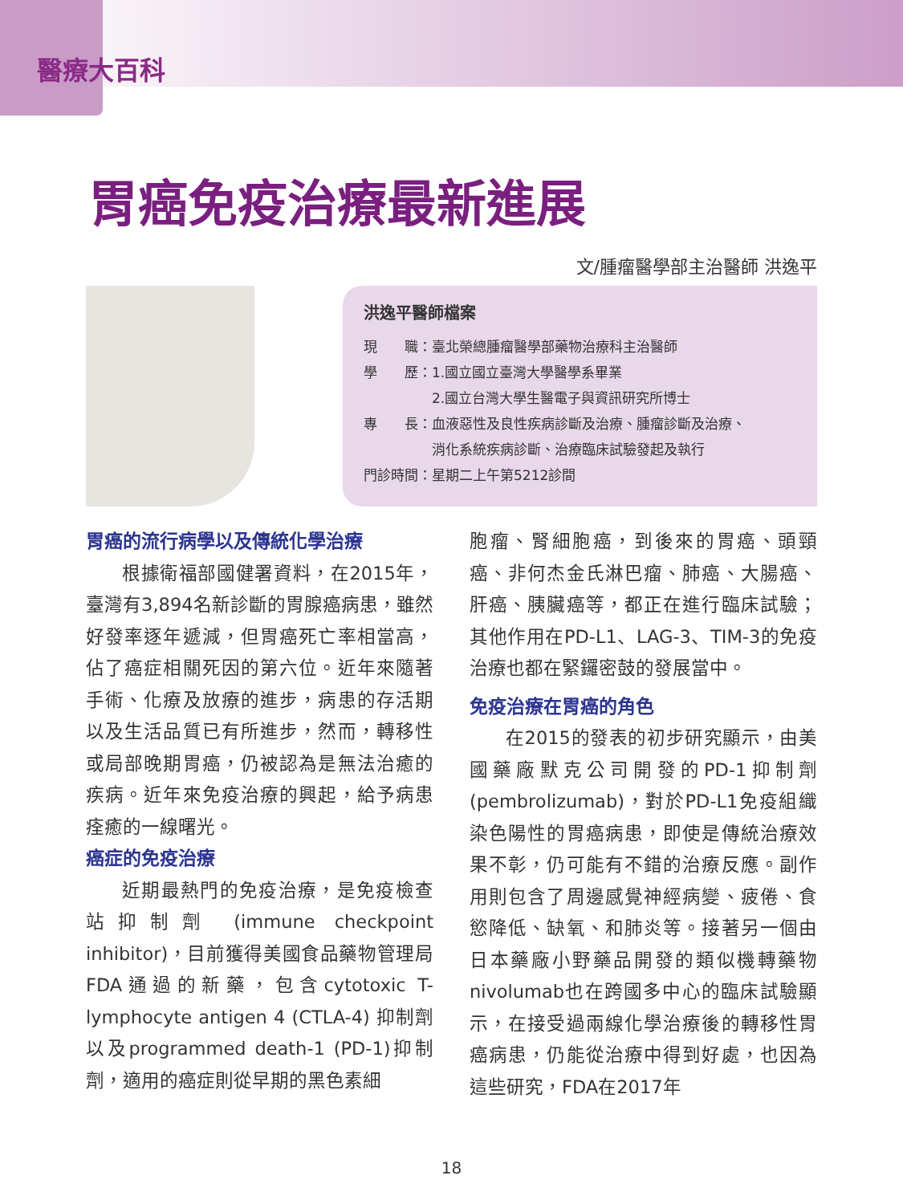醫療大百科
胃癌免疫治療最新進展
文/腫瘤醫學部主治醫師 洪逸平
洪逸平醫師檔案
現　　職：臺北榮總腫瘤醫學部藥物治療科主治醫師
學　　歷：1.國立國立臺灣大學醫學系畢業
　　　　　2.國立台灣大學生醫電子與資訊研究所博士
專　　長：血液惡性及良性疾病診斷及治療、腫瘤診斷及治療、
　　　　　消化系統疾病診斷、治療臨床試驗發起及執行
門診時間：星期二上午第5212診間
胃癌的流行病學以及傳統化學治療
根據衛福部國健署資料，在2015年，臺灣有3,894名新診斷的胃腺癌病患，雖然好發率逐年遞減，但胃癌死亡率相當高，佔了癌症相關死因的第六位。近年來隨著手術、化療及放療的進步，病患的存活期以及生活品質已有所進步，然而，轉移性或局部晚期胃癌，仍被認為是無法治癒的疾病。近年來免疫治療的興起，給予病患痊癒的一線曙光。
癌症的免疫治療
近期最熱門的免疫治療，是免疫檢查站抑制劑 (immune checkpoint inhibitor)，目前獲得美國食品藥物管理局FDA通過的新藥，包含cytotoxic T-lymphocyte antigen 4 (CTLA-4) 抑制劑以及programmed death-1 (PD-1)抑制劑，適用的癌症則從早期的黑色素細
胞瘤、腎細胞癌，到後來的胃癌、頭頸癌、非何杰金氏淋巴瘤、肺癌、大腸癌、肝癌、胰臟癌等，都正在進行臨床試驗；其他作用在PD-L1、LAG-3、TIM-3的免疫治療也都在緊鑼密鼓的發展當中。
免疫治療在胃癌的角色
在2015的發表的初步研究顯示，由美國藥廠默克公司開發的PD-1抑制劑(pembrolizumab)，對於PD-L1免疫組織染色陽性的胃癌病患，即使是傳統治療效果不彰，仍可能有不錯的治療反應。副作用則包含了周邊感覺神經病變、疲倦、食慾降低、缺氧、和肺炎等。接著另一個由日本藥廠小野藥品開發的類似機轉藥物nivolumab也在跨國多中心的臨床試驗顯示，在接受過兩線化學治療後的轉移性胃癌病患，仍能從治療中得到好處，也因為這些研究，FDA在2017年
18